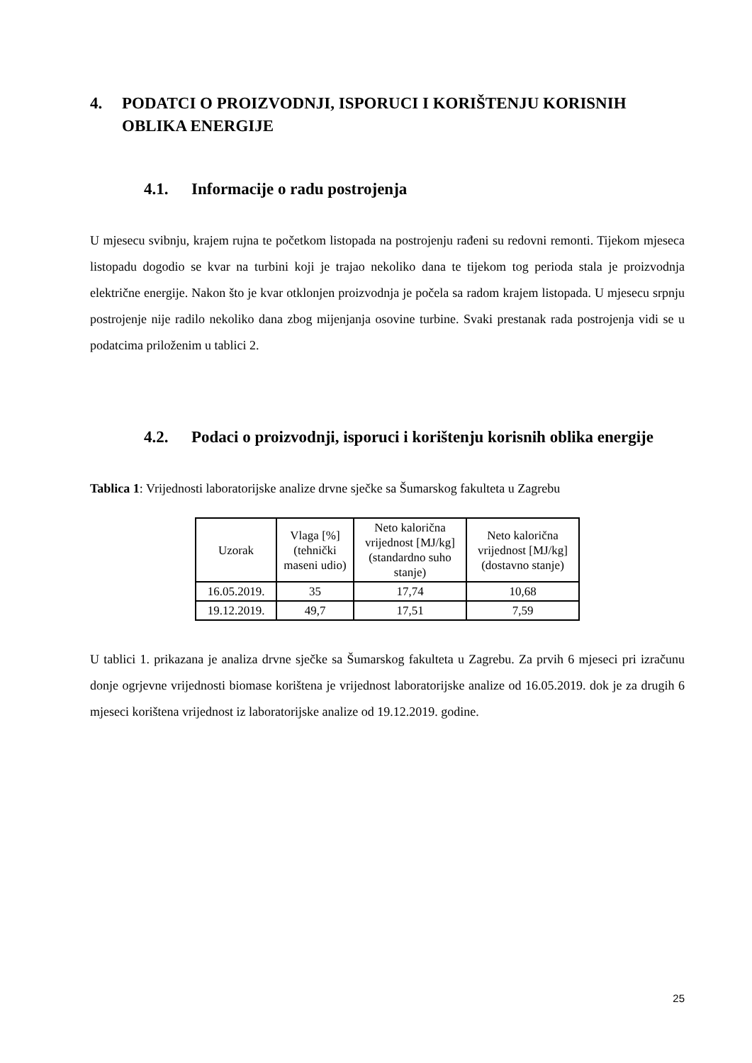4. PODATCI O PROIZVODNJI, ISPORUCI I KORIŠTENJU KORISNIH OBLIKA ENERGIJE
4.1. Informacije o radu postrojenja
U mjesecu svibnju, krajem rujna te početkom listopada na postrojenju rađeni su redovni remonti. Tijekom mjeseca listopadu dogodio se kvar na turbini koji je trajao nekoliko dana te tijekom tog perioda stala je proizvodnja električne energije. Nakon što je kvar otklonjen proizvodnja je počela sa radom krajem listopada. U mjesecu srpnju postrojenje nije radilo nekoliko dana zbog mijenjanja osovine turbine. Svaki prestanak rada postrojenja vidi se u podatcima priloženim u tablici 2.
4.2. Podaci o proizvodnji, isporuci i korištenju korisnih oblika energije
Tablica 1: Vrijednosti laboratorijske analize drvne sječke sa Šumarskog fakulteta u Zagrebu
| Uzorak | Vlaga [%] (tehnički maseni udio) | Neto kalorična vrijednost [MJ/kg] (standardno suho stanje) | Neto kalorična vrijednost [MJ/kg] (dostavno stanje) |
| --- | --- | --- | --- |
| 16.05.2019. | 35 | 17,74 | 10,68 |
| 19.12.2019. | 49,7 | 17,51 | 7,59 |
U tablici 1. prikazana je analiza drvne sječke sa Šumarskog fakulteta u Zagrebu. Za prvih 6 mjeseci pri izračunu donje ogrjevne vrijednosti biomase korištena je vrijednost laboratorijske analize od 16.05.2019. dok je za drugih 6 mjeseci korištena vrijednost iz laboratorijske analize od 19.12.2019. godine.
25